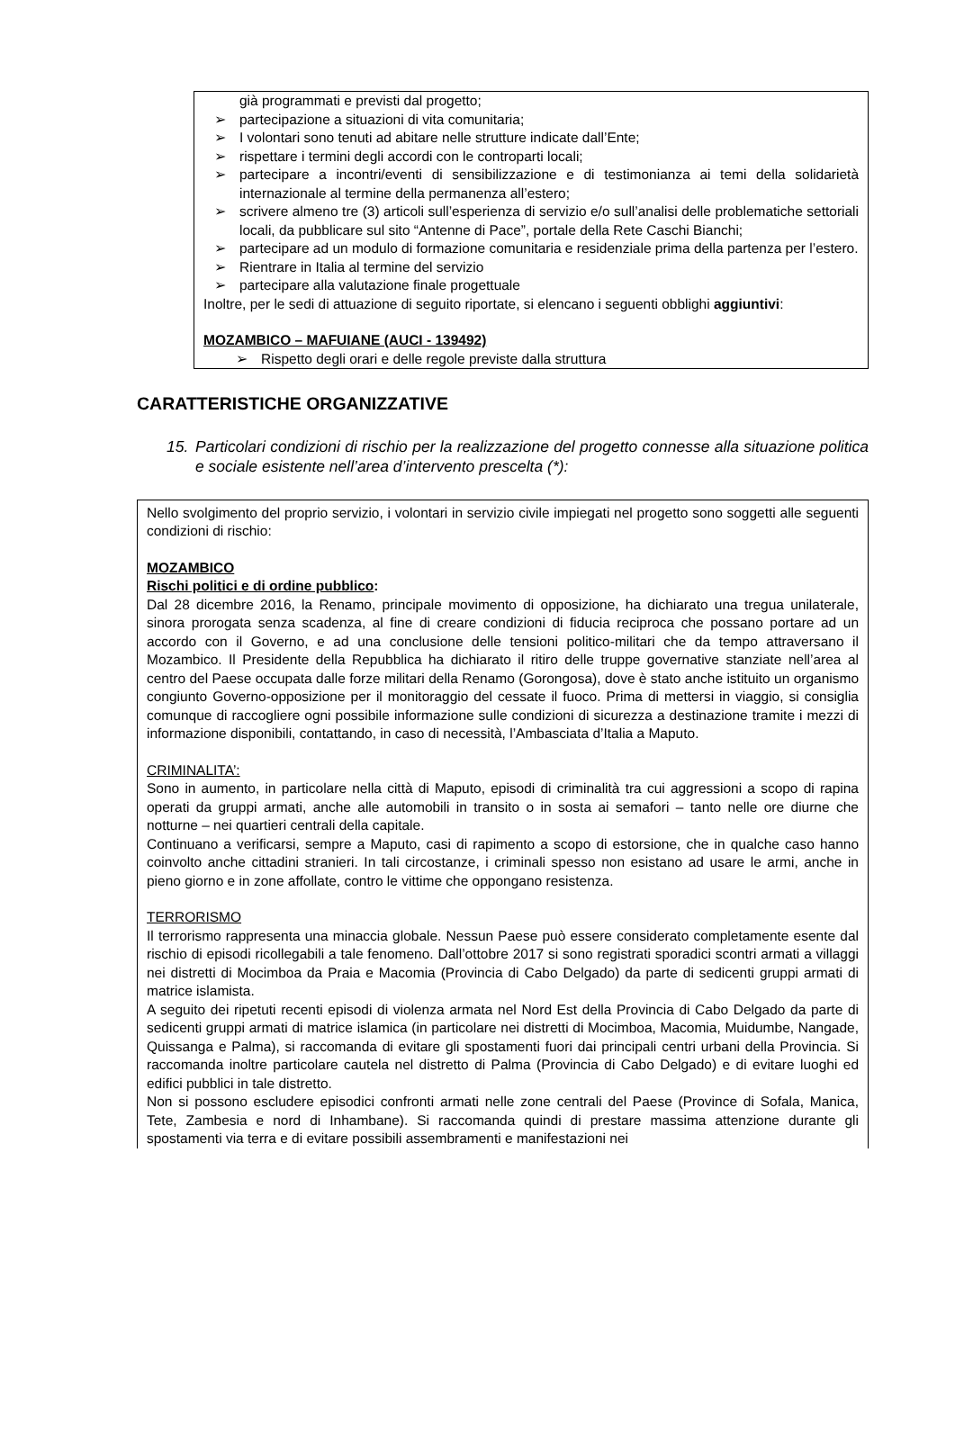già programmati e previsti dal progetto;
➢ partecipazione a situazioni di vita comunitaria;
➢ I volontari sono tenuti ad abitare nelle strutture indicate dall’Ente;
➢ rispettare i termini degli accordi con le controparti locali;
➢ partecipare a incontri/eventi di sensibilizzazione e di testimonianza ai temi della solidarietà internazionale al termine della permanenza all’estero;
➢ scrivere almeno tre (3) articoli sull’esperienza di servizio e/o sull’analisi delle problematiche settoriali locali, da pubblicare sul sito “Antenne di Pace”, portale della Rete Caschi Bianchi;
➢ partecipare ad un modulo di formazione comunitaria e residenziale prima della partenza per l’estero.
➢ Rientrare in Italia al termine del servizio
➢ partecipare alla valutazione finale progettuale
Inoltre, per le sedi di attuazione di seguito riportate, si elencano i seguenti obblighi aggiuntivi:
MOZAMBICO – MAFUIANE (AUCI - 139492)
➢ Rispetto degli orari e delle regole previste dalla struttura
CARATTERISTICHE ORGANIZZATIVE
15. Particolari condizioni di rischio per la realizzazione del progetto connesse alla situazione politica e sociale esistente nell’area d’intervento prescelta (*):
Nello svolgimento del proprio servizio, i volontari in servizio civile impiegati nel progetto sono soggetti alle seguenti condizioni di rischio:
MOZAMBICO
Rischi politici e di ordine pubblico:
Dal 28 dicembre 2016, la Renamo, principale movimento di opposizione, ha dichiarato una tregua unilaterale, sinora prorogata senza scadenza, al fine di creare condizioni di fiducia reciproca che possano portare ad un accordo con il Governo, e ad una conclusione delle tensioni politico-militari che da tempo attraversano il Mozambico. Il Presidente della Repubblica ha dichiarato il ritiro delle truppe governative stanziate nell’area al centro del Paese occupata dalle forze militari della Renamo (Gorongosa), dove è stato anche istituito un organismo congiunto Governo-opposizione per il monitoraggio del cessate il fuoco. Prima di mettersi in viaggio, si consiglia comunque di raccogliere ogni possibile informazione sulle condizioni di sicurezza a destinazione tramite i mezzi di informazione disponibili, contattando, in caso di necessità, l’Ambasciata d’Italia a Maputo.
CRIMINALITA’:
Sono in aumento, in particolare nella città di Maputo, episodi di criminalità tra cui aggressioni a scopo di rapina operati da gruppi armati, anche alle automobili in transito o in sosta ai semafori – tanto nelle ore diurne che notturne – nei quartieri centrali della capitale.
Continuano a verificarsi, sempre a Maputo, casi di rapimento a scopo di estorsione, che in qualche caso hanno coinvolto anche cittadini stranieri. In tali circostanze, i criminali spesso non esistano ad usare le armi, anche in pieno giorno e in zone affollate, contro le vittime che oppongano resistenza.
TERRORISMO
Il terrorismo rappresenta una minaccia globale. Nessun Paese può essere considerato completamente esente dal rischio di episodi ricollegabili a tale fenomeno. Dall’ottobre 2017 si sono registrati sporadici scontri armati a villaggi nei distretti di Mocimboa da Praia e Macomia (Provincia di Cabo Delgado) da parte di sedicenti gruppi armati di matrice islamista.
A seguito dei ripetuti recenti episodi di violenza armata nel Nord Est della Provincia di Cabo Delgado da parte di sedicenti gruppi armati di matrice islamica (in particolare nei distretti di Mocimboa, Macomia, Muidumbe, Nangade, Quissanga e Palma), si raccomanda di evitare gli spostamenti fuori dai principali centri urbani della Provincia. Si raccomanda inoltre particolare cautela nel distretto di Palma (Provincia di Cabo Delgado) e di evitare luoghi ed edifici pubblici in tale distretto.
Non si possono escludere episodici confronti armati nelle zone centrali del Paese (Province di Sofala, Manica, Tete, Zambesia e nord di Inhambane). Si raccomanda quindi di prestare massima attenzione durante gli spostamenti via terra e di evitare possibili assembramenti e manifestazioni nei